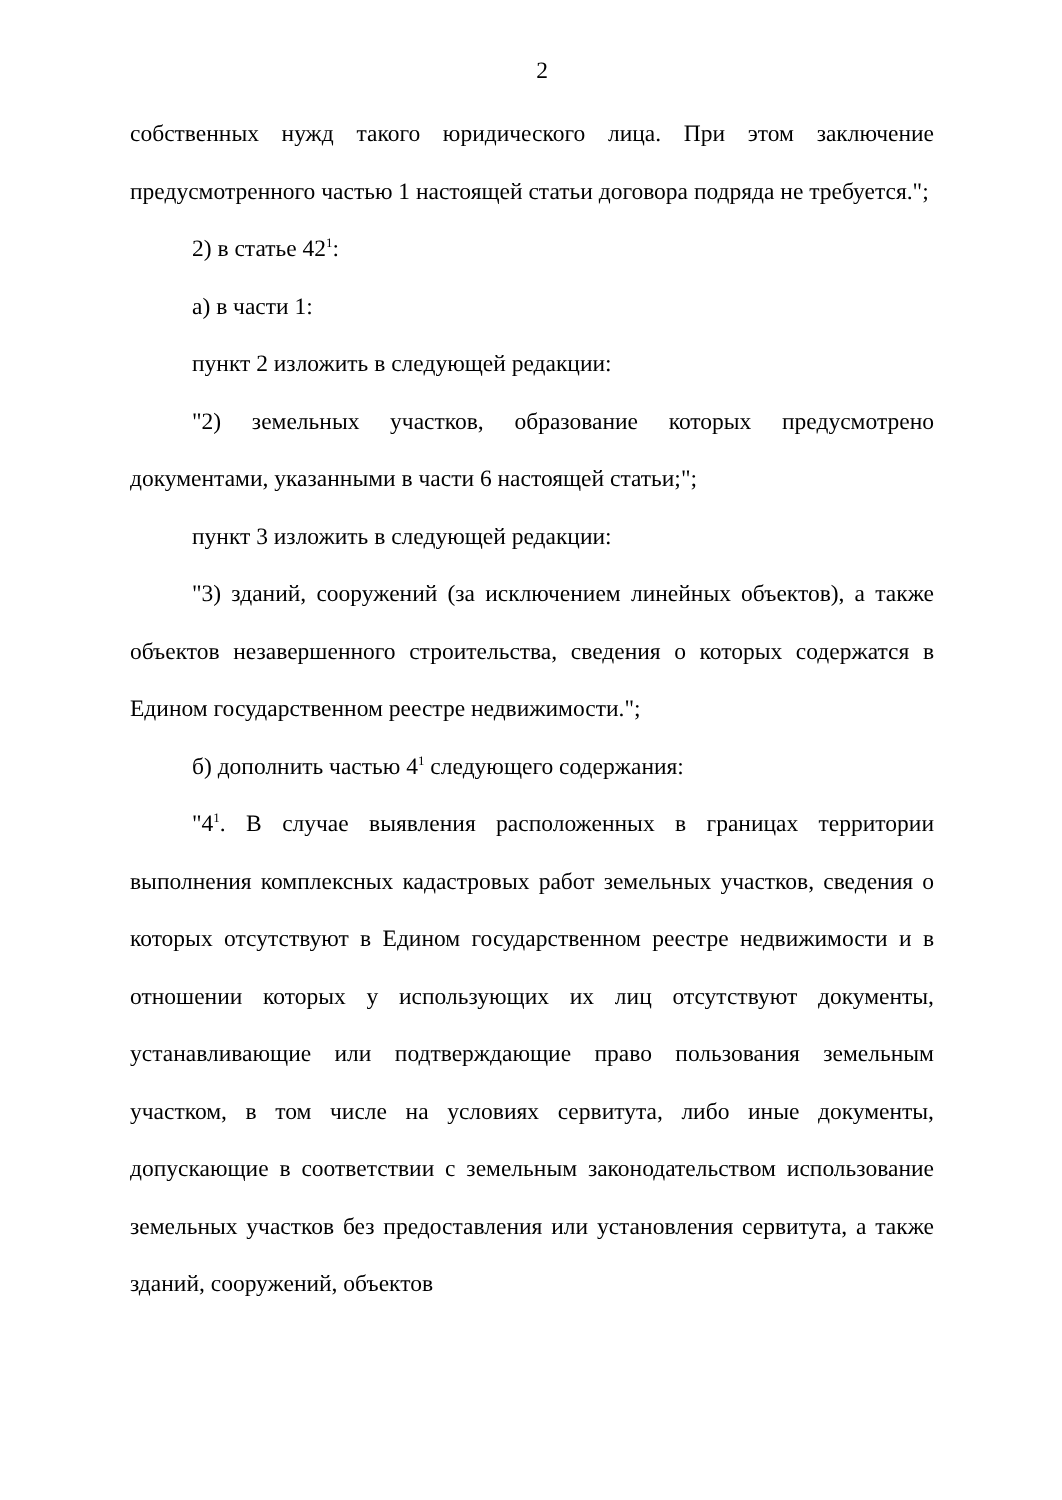2
собственных нужд такого юридического лица. При этом заключение предусмотренного частью 1 настоящей статьи договора подряда не требуется.";
2) в статье 42<sup>1</sup>:
а) в части 1:
пункт 2 изложить в следующей редакции:
"2) земельных участков, образование которых предусмотрено документами, указанными в части 6 настоящей статьи;";
пункт 3 изложить в следующей редакции:
"3) зданий, сооружений (за исключением линейных объектов), а также объектов незавершенного строительства, сведения о которых содержатся в Едином государственном реестре недвижимости.";
б) дополнить частью 4<sup>1</sup> следующего содержания:
"4<sup>1</sup>. В случае выявления расположенных в границах территории выполнения комплексных кадастровых работ земельных участков, сведения о которых отсутствуют в Едином государственном реестре недвижимости и в отношении которых у использующих их лиц отсутствуют документы, устанавливающие или подтверждающие право пользования земельным участком, в том числе на условиях сервитута, либо иные документы, допускающие в соответствии с земельным законодательством использование земельных участков без предоставления или установления сервитута, а также зданий, сооружений, объектов